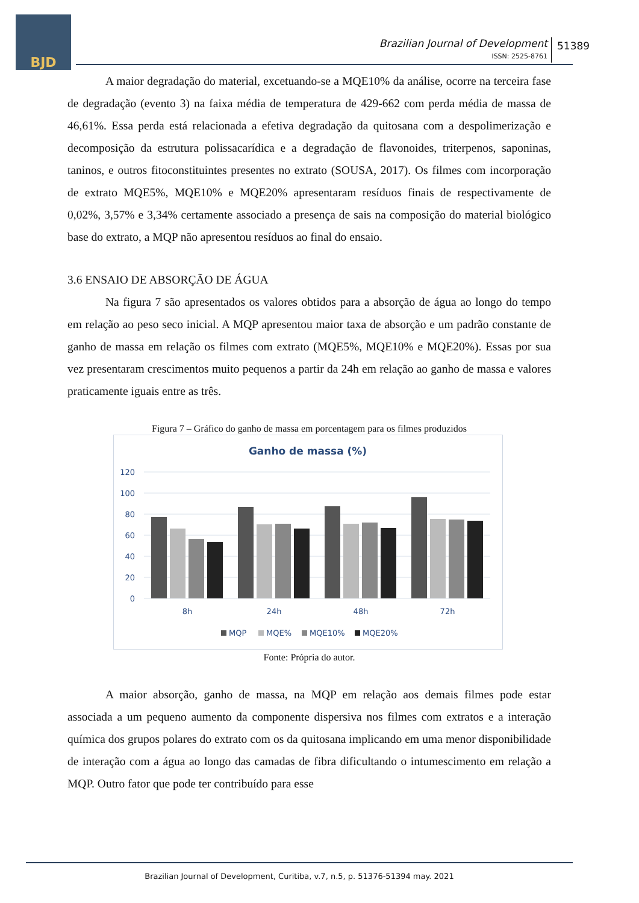BJD
Brazilian Journal of Development
ISSN: 2525-8761
51389
A maior degradação do material, excetuando-se a MQE10% da análise, ocorre na terceira fase de degradação (evento 3) na faixa média de temperatura de 429-662 com perda média de massa de 46,61%. Essa perda está relacionada a efetiva degradação da quitosana com a despolimerização e decomposição da estrutura polissacarídica e a degradação de flavonoides, triterpenos, saponinas, taninos, e outros fitoconstituintes presentes no extrato (SOUSA, 2017). Os filmes com incorporação de extrato MQE5%, MQE10% e MQE20% apresentaram resíduos finais de respectivamente de 0,02%, 3,57% e 3,34% certamente associado a presença de sais na composição do material biológico base do extrato, a MQP não apresentou resíduos ao final do ensaio.
3.6 ENSAIO DE ABSORÇÃO DE ÁGUA
Na figura 7 são apresentados os valores obtidos para a absorção de água ao longo do tempo em relação ao peso seco inicial. A MQP apresentou maior taxa de absorção e um padrão constante de ganho de massa em relação os filmes com extrato (MQE5%, MQE10% e MQE20%). Essas por sua vez presentaram crescimentos muito pequenos a partir da 24h em relação ao ganho de massa e valores praticamente iguais entre as três.
Figura 7 – Gráfico do ganho de massa em porcentagem para os filmes produzidos
Ganho de massa (%)
120
100
80
60
40
20
0
8h
24h
48h
72h
MQP
MQE%
MQE10%
MQE20%
Fonte: Própria do autor.
A maior absorção, ganho de massa, na MQP em relação aos demais filmes pode estar associada a um pequeno aumento da componente dispersiva nos filmes com extratos e a interação química dos grupos polares do extrato com os da quitosana implicando em uma menor disponibilidade de interação com a água ao longo das camadas de fibra dificultando o intumescimento em relação a MQP. Outro fator que pode ter contribuído para esse
Brazilian Journal of Development, Curitiba, v.7, n.5, p. 51376-51394 may. 2021